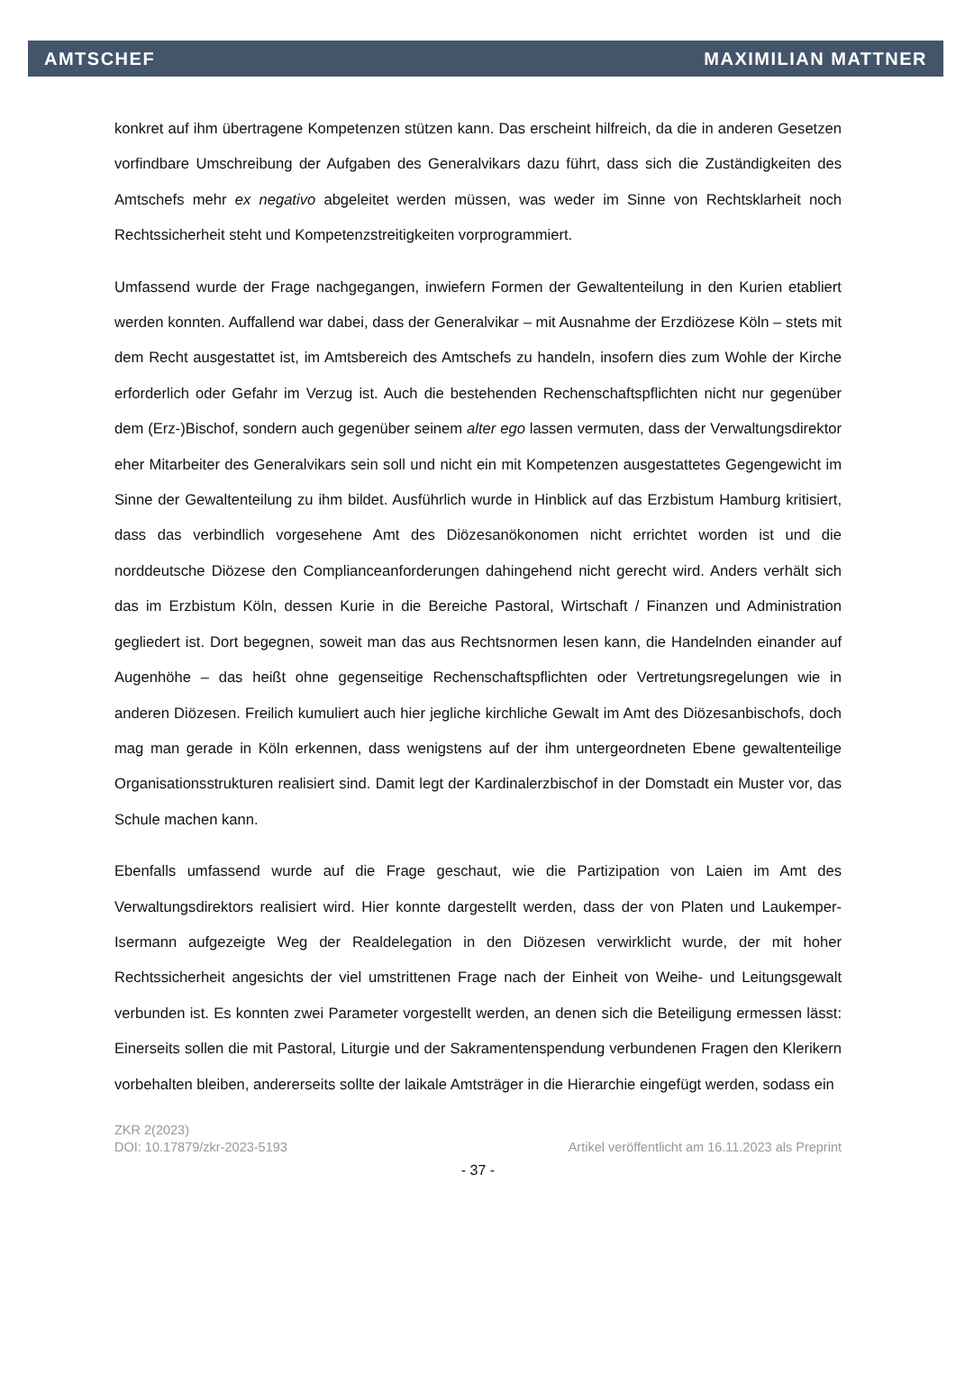AMTSCHEF MAXIMILIAN MATTNER
konkret auf ihm übertragene Kompetenzen stützen kann. Das erscheint hilfreich, da die in anderen Gesetzen vorfindbare Umschreibung der Aufgaben des Generalvikars dazu führt, dass sich die Zuständigkeiten des Amtschefs mehr ex negativo abgeleitet werden müssen, was weder im Sinne von Rechtsklarheit noch Rechtssicherheit steht und Kompetenzstreitigkeiten vorprogrammiert.
Umfassend wurde der Frage nachgegangen, inwiefern Formen der Gewaltenteilung in den Kurien etabliert werden konnten. Auffallend war dabei, dass der Generalvikar – mit Ausnahme der Erzdiözese Köln – stets mit dem Recht ausgestattet ist, im Amtsbereich des Amtschefs zu handeln, insofern dies zum Wohle der Kirche erforderlich oder Gefahr im Verzug ist. Auch die bestehenden Rechenschaftspflichten nicht nur gegenüber dem (Erz-)Bischof, sondern auch gegenüber seinem alter ego lassen vermuten, dass der Verwaltungsdirektor eher Mitarbeiter des Generalvikars sein soll und nicht ein mit Kompetenzen ausgestattetes Gegengewicht im Sinne der Gewaltenteilung zu ihm bildet. Ausführlich wurde in Hinblick auf das Erzbistum Hamburg kritisiert, dass das verbindlich vorgesehene Amt des Diözesanökonomen nicht errichtet worden ist und die norddeutsche Diözese den Complianceanforderungen dahingehend nicht gerecht wird. Anders verhält sich das im Erzbistum Köln, dessen Kurie in die Bereiche Pastoral, Wirtschaft / Finanzen und Administration gegliedert ist. Dort begegnen, soweit man das aus Rechtsnormen lesen kann, die Handelnden einander auf Augenhöhe – das heißt ohne gegenseitige Rechenschaftspflichten oder Vertretungsregelungen wie in anderen Diözesen. Freilich kumuliert auch hier jegliche kirchliche Gewalt im Amt des Diözesanbischofs, doch mag man gerade in Köln erkennen, dass wenigstens auf der ihm untergeordneten Ebene gewaltenteilige Organisationsstrukturen realisiert sind. Damit legt der Kardinalerzbischof in der Domstadt ein Muster vor, das Schule machen kann.
Ebenfalls umfassend wurde auf die Frage geschaut, wie die Partizipation von Laien im Amt des Verwaltungsdirektors realisiert wird. Hier konnte dargestellt werden, dass der von Platen und Laukemper-Isermann aufgezeigte Weg der Realdelegation in den Diözesen verwirklicht wurde, der mit hoher Rechtssicherheit angesichts der viel umstrittenen Frage nach der Einheit von Weihe- und Leitungsgewalt verbunden ist. Es konnten zwei Parameter vorgestellt werden, an denen sich die Beteiligung ermessen lässt: Einerseits sollen die mit Pastoral, Liturgie und der Sakramentenspendung verbundenen Fragen den Klerikern vorbehalten bleiben, andererseits sollte der laikale Amtsträger in die Hierarchie eingefügt werden, sodass ein
ZKR 2(2023)
DOI: 10.17879/zkr-2023-5193 Artikel veröffentlicht am 16.11.2023 als Preprint
- 37 -